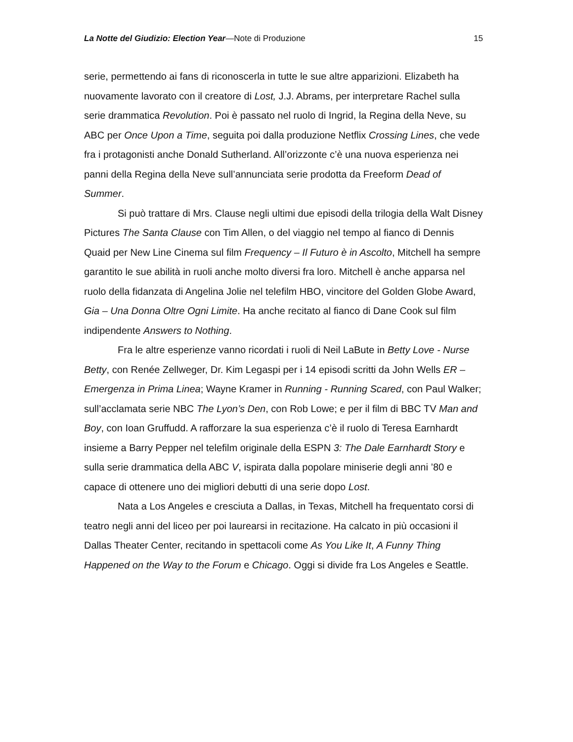La Notte del Giudizio: Election Year—Note di Produzione 15
serie, permettendo ai fans di riconoscerla in tutte le sue altre apparizioni. Elizabeth ha nuovamente lavorato con il creatore di Lost, J.J. Abrams, per interpretare Rachel sulla serie drammatica Revolution. Poi è passato nel ruolo di Ingrid, la Regina della Neve, su ABC per Once Upon a Time, seguita poi dalla produzione Netflix Crossing Lines, che vede fra i protagonisti anche Donald Sutherland. All’orizzonte c’è una nuova esperienza nei panni della Regina della Neve sull’annunciata serie prodotta da Freeform Dead of Summer.
Si può trattare di Mrs. Clause negli ultimi due episodi della trilogia della Walt Disney Pictures The Santa Clause con Tim Allen, o del viaggio nel tempo al fianco di Dennis Quaid per New Line Cinema sul film Frequency – Il Futuro è in Ascolto, Mitchell ha sempre garantito le sue abilità in ruoli anche molto diversi fra loro. Mitchell è anche apparsa nel ruolo della fidanzata di Angelina Jolie nel telefilm HBO, vincitore del Golden Globe Award, Gia – Una Donna Oltre Ogni Limite. Ha anche recitato al fianco di Dane Cook sul film indipendente Answers to Nothing.
Fra le altre esperienze vanno ricordati i ruoli di Neil LaBute in Betty Love - Nurse Betty, con Renée Zellweger, Dr. Kim Legaspi per i 14 episodi scritti da John Wells ER – Emergenza in Prima Linea; Wayne Kramer in Running - Running Scared, con Paul Walker; sull’acclamata serie NBC The Lyon’s Den, con Rob Lowe; e per il film di BBC TV Man and Boy, con Ioan Gruffudd. A rafforzare la sua esperienza c’è il ruolo di Teresa Earnhardt insieme a Barry Pepper nel telefilm originale della ESPN 3: The Dale Earnhardt Story e sulla serie drammatica della ABC V, ispirata dalla popolare miniserie degli anni ’80 e capace di ottenere uno dei migliori debutti di una serie dopo Lost.
Nata a Los Angeles e cresciuta a Dallas, in Texas, Mitchell ha frequentato corsi di teatro negli anni del liceo per poi laurearsi in recitazione. Ha calcato in più occasioni il Dallas Theater Center, recitando in spettacoli come As You Like It, A Funny Thing Happened on the Way to the Forum e Chicago. Oggi si divide fra Los Angeles e Seattle.